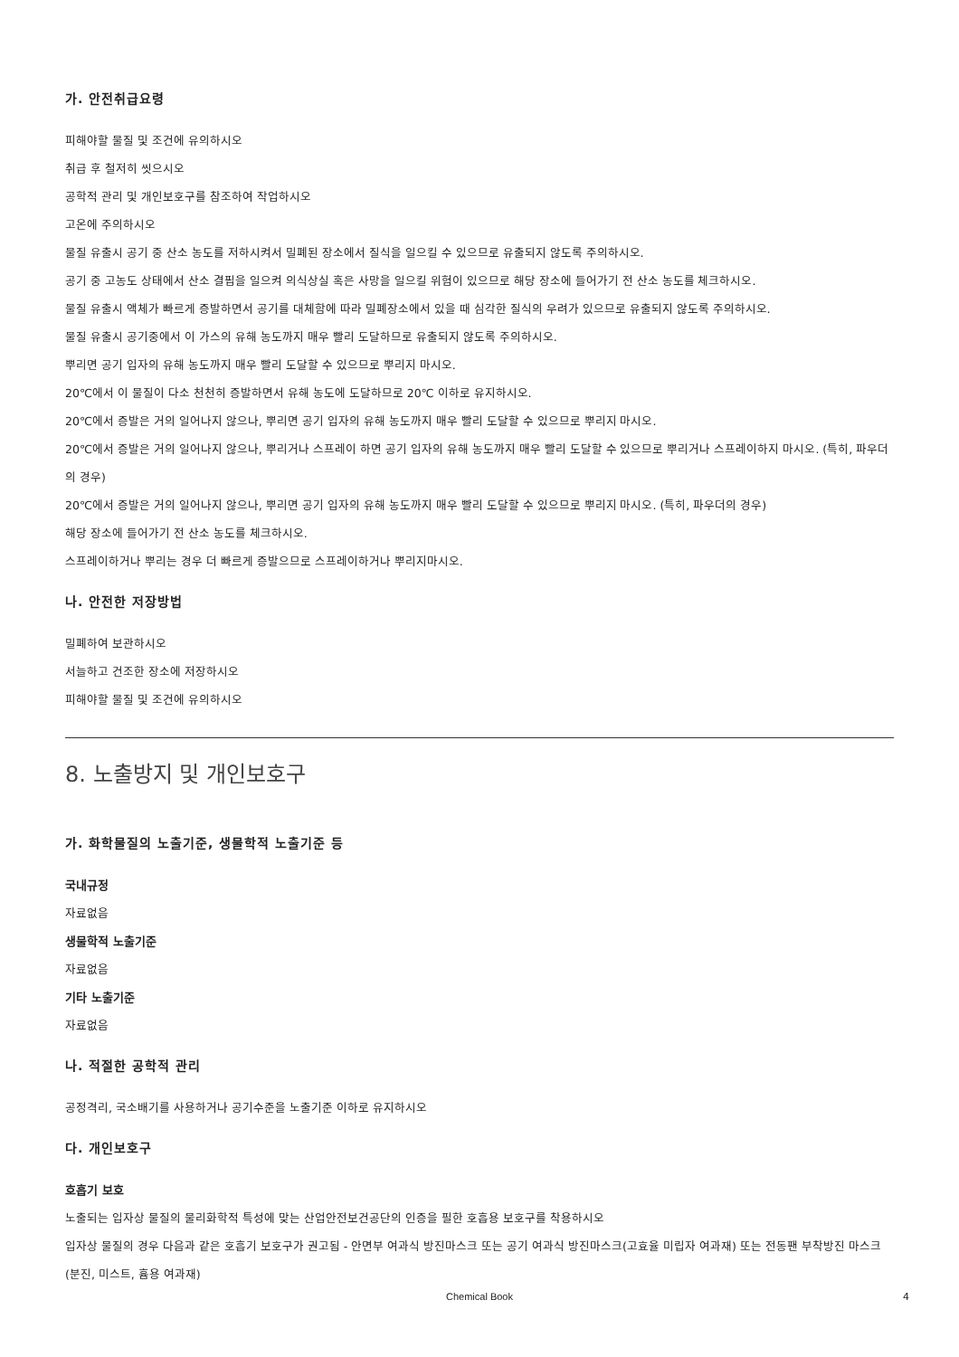가. 안전취급요령
피해야할 물질 및 조건에 유의하시오
취급 후 철저히 씻으시오
공학적 관리 및 개인보호구를 참조하여 작업하시오
고온에 주의하시오
물질 유출시 공기 중 산소 농도를 저하시켜서 밀폐된 장소에서 질식을 일으킬 수 있으므로 유출되지 않도록 주의하시오.
공기 중 고농도 상태에서 산소 결핍을 일으켜 의식상실 혹은 사망을 일으킬 위험이 있으므로 해당 장소에 들어가기 전 산소 농도를 체크하시오.
물질 유출시 액체가 빠르게 증발하면서 공기를 대체함에 따라 밀폐장소에서 있을 때 심각한 질식의 우려가 있으므로 유출되지 않도록 주의하시오.
물질 유출시 공기중에서 이 가스의 유해 농도까지 매우 빨리 도달하므로 유출되지 않도록 주의하시오.
뿌리면 공기 입자의 유해 농도까지 매우 빨리 도달할 수 있으므로 뿌리지 마시오.
20℃에서 이 물질이 다소 천천히 증발하면서 유해 농도에 도달하므로 20℃ 이하로 유지하시오.
20℃에서 증발은 거의 일어나지 않으나, 뿌리면 공기 입자의 유해 농도까지 매우 빨리 도달할 수 있으므로 뿌리지 마시오.
20℃에서 증발은 거의 일어나지 않으나, 뿌리거나 스프레이 하면 공기 입자의 유해 농도까지 매우 빨리 도달할 수 있으므로 뿌리거나 스프레이하지 마시오. (특히, 파우더의 경우)
20℃에서 증발은 거의 일어나지 않으나, 뿌리면 공기 입자의 유해 농도까지 매우 빨리 도달할 수 있으므로 뿌리지 마시오. (특히, 파우더의 경우)
해당 장소에 들어가기 전 산소 농도를 체크하시오.
스프레이하거나 뿌리는 경우 더 빠르게 증발으므로 스프레이하거나 뿌리지마시오.
나. 안전한 저장방법
밀폐하여 보관하시오
서늘하고 건조한 장소에 저장하시오
피해야할 물질 및 조건에 유의하시오
8. 노출방지 및 개인보호구
가. 화학물질의 노출기준, 생물학적 노출기준 등
국내규정
자료없음
생물학적 노출기준
자료없음
기타 노출기준
자료없음
나. 적절한 공학적 관리
공정격리, 국소배기를 사용하거나 공기수준을 노출기준 이하로 유지하시오
다. 개인보호구
호흡기 보호
노출되는 입자상 물질의 물리화학적 특성에 맞는 산업안전보건공단의 인증을 필한 호흡용 보호구를 착용하시오
입자상 물질의 경우 다음과 같은 호흡기 보호구가 권고됨 - 안면부 여과식 방진마스크 또는 공기 여과식 방진마스크(고효율 미립자 여과재) 또는 전동팬 부착방진 마스크(분진, 미스트, 흄용 여과재)
Chemical Book 4